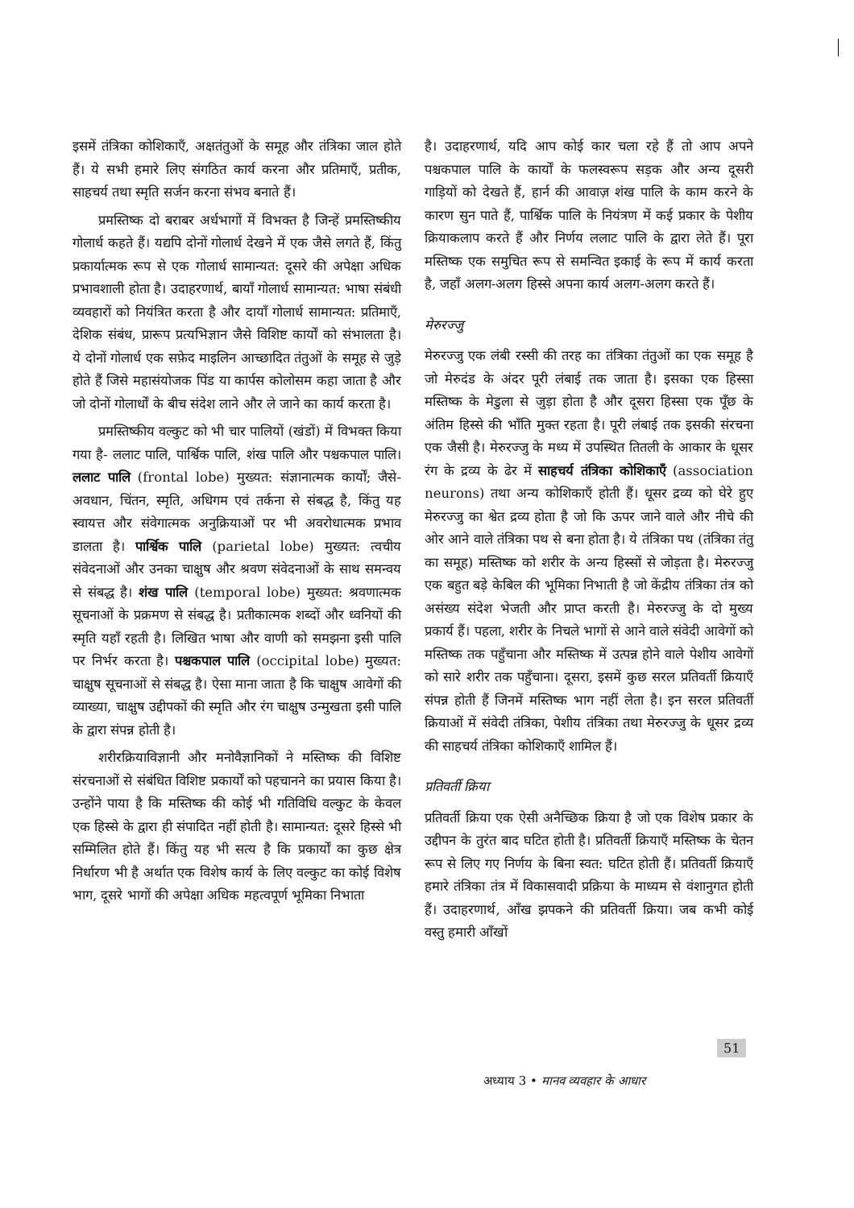इसमें तंत्रिका कोशिकाएँ, अक्षतंतुओं के समूह और तंत्रिका जाल होते हैं। ये सभी हमारे लिए संगठित कार्य करना और प्रतिमाएँ, प्रतीक, साहचर्य तथा स्मृति सर्जन करना संभव बनाते हैं।
प्रमस्तिष्क दो बराबर अर्धभागों में विभक्त है जिन्हें प्रमस्तिष्कीय गोलार्ध कहते हैं। यद्यपि दोनों गोलार्ध देखने में एक जैसे लगते हैं, किंतु प्रकार्यात्मक रूप से एक गोलार्ध सामान्यत: दूसरे की अपेक्षा अधिक प्रभावशाली होता है। उदाहरणार्थ, बायाँ गोलार्ध सामान्यत: भाषा संबंधी व्यवहारों को नियंत्रित करता है और दायाँ गोलार्ध सामान्यत: प्रतिमाएँ, देशिक संबंध, प्रारूप प्रत्यभिज्ञान जैसे विशिष्ट कार्यों को संभालता है। ये दोनों गोलार्ध एक सफ़ेद माइलिन आच्छादित तंतुओं के समूह से जुड़े होते हैं जिसे महासंयोजक पिंड या कार्पस कोलोसम कहा जाता है और जो दोनों गोलार्धों के बीच संदेश लाने और ले जाने का कार्य करता है।
प्रमस्तिष्कीय वल्कुट को भी चार पालियों (खंडों) में विभक्त किया गया है- ललाट पालि, पार्श्विक पालि, शंख पालि और पश्चकपाल पालि। ललाट पालि (frontal lobe) मुख्यत: संज्ञानात्मक कार्यों; जैसे- अवधान, चिंतन, स्मृति, अधिगम एवं तर्कना से संबद्ध है, किंतु यह स्वायत्त और संवेगात्मक अनुक्रियाओं पर भी अवरोधात्मक प्रभाव डालता है। पार्श्विक पालि (parietal lobe) मुख्यत: त्वचीय संवेदनाओं और उनका चाक्षुष और श्रवण संवेदनाओं के साथ समन्वय से संबद्ध है। शंख पालि (temporal lobe) मुख्यत: श्रवणात्मक सूचनाओं के प्रक्रमण से संबद्ध है। प्रतीकात्मक शब्दों और ध्वनियों की स्मृति यहाँ रहती है। लिखित भाषा और वाणी को समझना इसी पालि पर निर्भर करता है। पश्चकपाल पालि (occipital lobe) मुख्यत: चाक्षुष सूचनाओं से संबद्ध है। ऐसा माना जाता है कि चाक्षुष आवेगों की व्याख्या, चाक्षुष उद्दीपकों की स्मृति और रंग चाक्षुष उन्मुखता इसी पालि के द्वारा संपन्न होती है।
शरीरक्रियाविज्ञानी और मनोवैज्ञानिकों ने मस्तिष्क की विशिष्ट संरचनाओं से संबंधित विशिष्ट प्रकार्यों को पहचानने का प्रयास किया है। उन्होंने पाया है कि मस्तिष्क की कोई भी गतिविधि वल्कुट के केवल एक हिस्से के द्वारा ही संपादित नहीं होती है। सामान्यत: दूसरे हिस्से भी सम्मिलित होते हैं। किंतु यह भी सत्य है कि प्रकार्यों का कुछ क्षेत्र निर्धारण भी है अर्थात एक विशेष कार्य के लिए वल्कुट का कोई विशेष भाग, दूसरे भागों की अपेक्षा अधिक महत्वपूर्ण भूमिका निभाता
है। उदाहरणार्थ, यदि आप कोई कार चला रहे हैं तो आप अपने पश्चकपाल पालि के कार्यों के फलस्वरूप सड़क और अन्य दूसरी गाड़ियों को देखते हैं, हार्न की आवाज़ शंख पालि के काम करने के कारण सुन पाते हैं, पार्श्विक पालि के नियंत्रण में कई प्रकार के पेशीय क्रियाकलाप करते हैं और निर्णय ललाट पालि के द्वारा लेते हैं। पूरा मस्तिष्क एक समुचित रूप से समन्वित इकाई के रूप में कार्य करता है, जहाँ अलग-अलग हिस्से अपना कार्य अलग-अलग करते हैं।
मेरुरज्जु
मेरुरज्जु एक लंबी रस्सी की तरह का तंत्रिका तंतुओं का एक समूह है जो मेरुदंड के अंदर पूरी लंबाई तक जाता है। इसका एक हिस्सा मस्तिष्क के मेडुला से जुड़ा होता है और दूसरा हिस्सा एक पूँछ के अंतिम हिस्से की भाँति मुक्त रहता है। पूरी लंबाई तक इसकी संरचना एक जैसी है। मेरुरज्जु के मध्य में उपस्थित तितली के आकार के धूसर रंग के द्रव्य के ढेर में साहचर्य तंत्रिका कोशिकाएँ (association neurons) तथा अन्य कोशिकाएँ होती हैं। धूसर द्रव्य को घेरे हुए मेरुरज्जु का श्वेत द्रव्य होता है जो कि ऊपर जाने वाले और नीचे की ओर आने वाले तंत्रिका पथ से बना होता है। ये तंत्रिका पथ (तंत्रिका तंतु का समूह) मस्तिष्क को शरीर के अन्य हिस्सों से जोड़ता है। मेरुरज्जु एक बहुत बड़े केबिल की भूमिका निभाती है जो केंद्रीय तंत्रिका तंत्र को असंख्य संदेश भेजती और प्राप्त करती है। मेरुरज्जु के दो मुख्य प्रकार्य हैं। पहला, शरीर के निचले भागों से आने वाले संवेदी आवेगों को मस्तिष्क तक पहुँचाना और मस्तिष्क में उत्पन्न होने वाले पेशीय आवेगों को सारे शरीर तक पहुँचाना। दूसरा, इसमें कुछ सरल प्रतिवर्ती क्रियाएँ संपन्न होती हैं जिनमें मस्तिष्क भाग नहीं लेता है। इन सरल प्रतिवर्ती क्रियाओं में संवेदी तंत्रिका, पेशीय तंत्रिका तथा मेरुरज्जु के धूसर द्रव्य की साहचर्य तंत्रिका कोशिकाएँ शामिल हैं।
प्रतिवर्ती क्रिया
प्रतिवर्ती क्रिया एक ऐसी अनैच्छिक क्रिया है जो एक विशेष प्रकार के उद्दीपन के तुरंत बाद घटित होती है। प्रतिवर्ती क्रियाएँ मस्तिष्क के चेतन रूप से लिए गए निर्णय के बिना स्वत: घटित होती हैं। प्रतिवर्ती क्रियाएँ हमारे तंत्रिका तंत्र में विकासवादी प्रक्रिया के माध्यम से वंशानुगत होती हैं। उदाहरणार्थ, आँख झपकने की प्रतिवर्ती क्रिया। जब कभी कोई वस्तु हमारी आँखों
51
अध्याय 3 • मानव व्यवहार के आधार